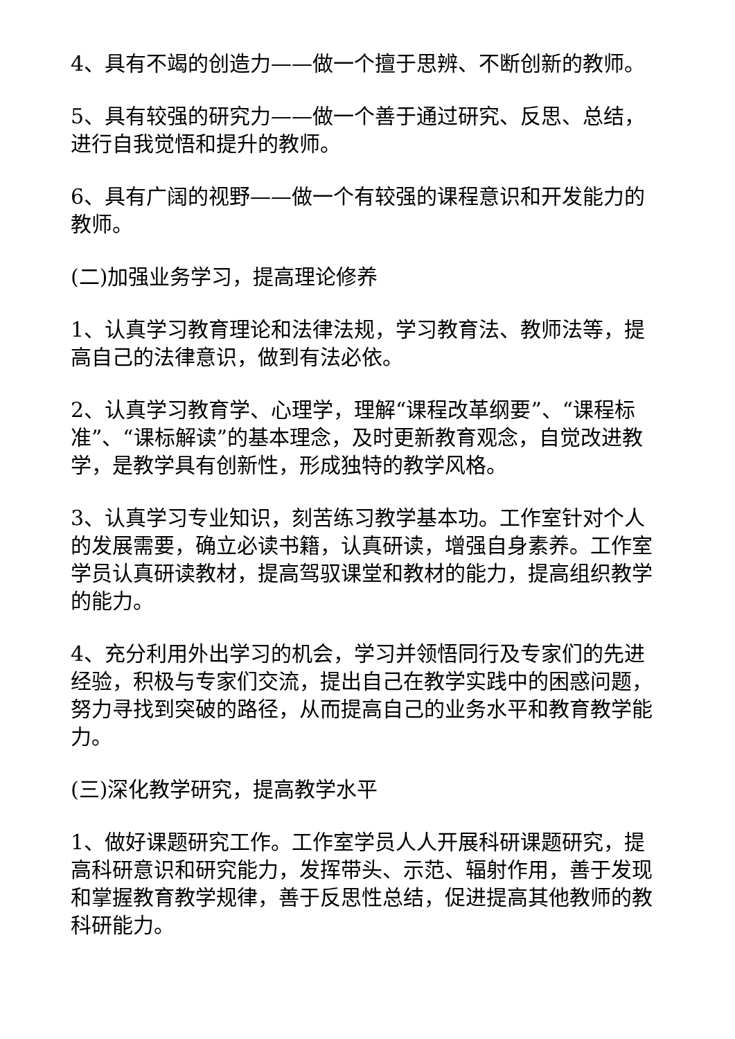4、具有不竭的创造力——做一个擅于思辨、不断创新的教师。
5、具有较强的研究力——做一个善于通过研究、反思、总结，进行自我觉悟和提升的教师。
6、具有广阔的视野——做一个有较强的课程意识和开发能力的教师。
(二)加强业务学习，提高理论修养
1、认真学习教育理论和法律法规，学习教育法、教师法等，提高自己的法律意识，做到有法必依。
2、认真学习教育学、心理学，理解“课程改革纲要”、“课程标准”、“课标解读”的基本理念，及时更新教育观念，自觉改进教学，是教学具有创新性，形成独特的教学风格。
3、认真学习专业知识，刻苦练习教学基本功。工作室针对个人的发展需要，确立必读书籍，认真研读，增强自身素养。工作室学员认真研读教材，提高驾驭课堂和教材的能力，提高组织教学的能力。
4、充分利用外出学习的机会，学习并领悟同行及专家们的先进经验，积极与专家们交流，提出自己在教学实践中的困惑问题，努力寻找到突破的路径，从而提高自己的业务水平和教育教学能力。
(三)深化教学研究，提高教学水平
1、做好课题研究工作。工作室学员人人开展科研课题研究，提高科研意识和研究能力，发挥带头、示范、辐射作用，善于发现和掌握教育教学规律，善于反思性总结，促进提高其他教师的教科研能力。